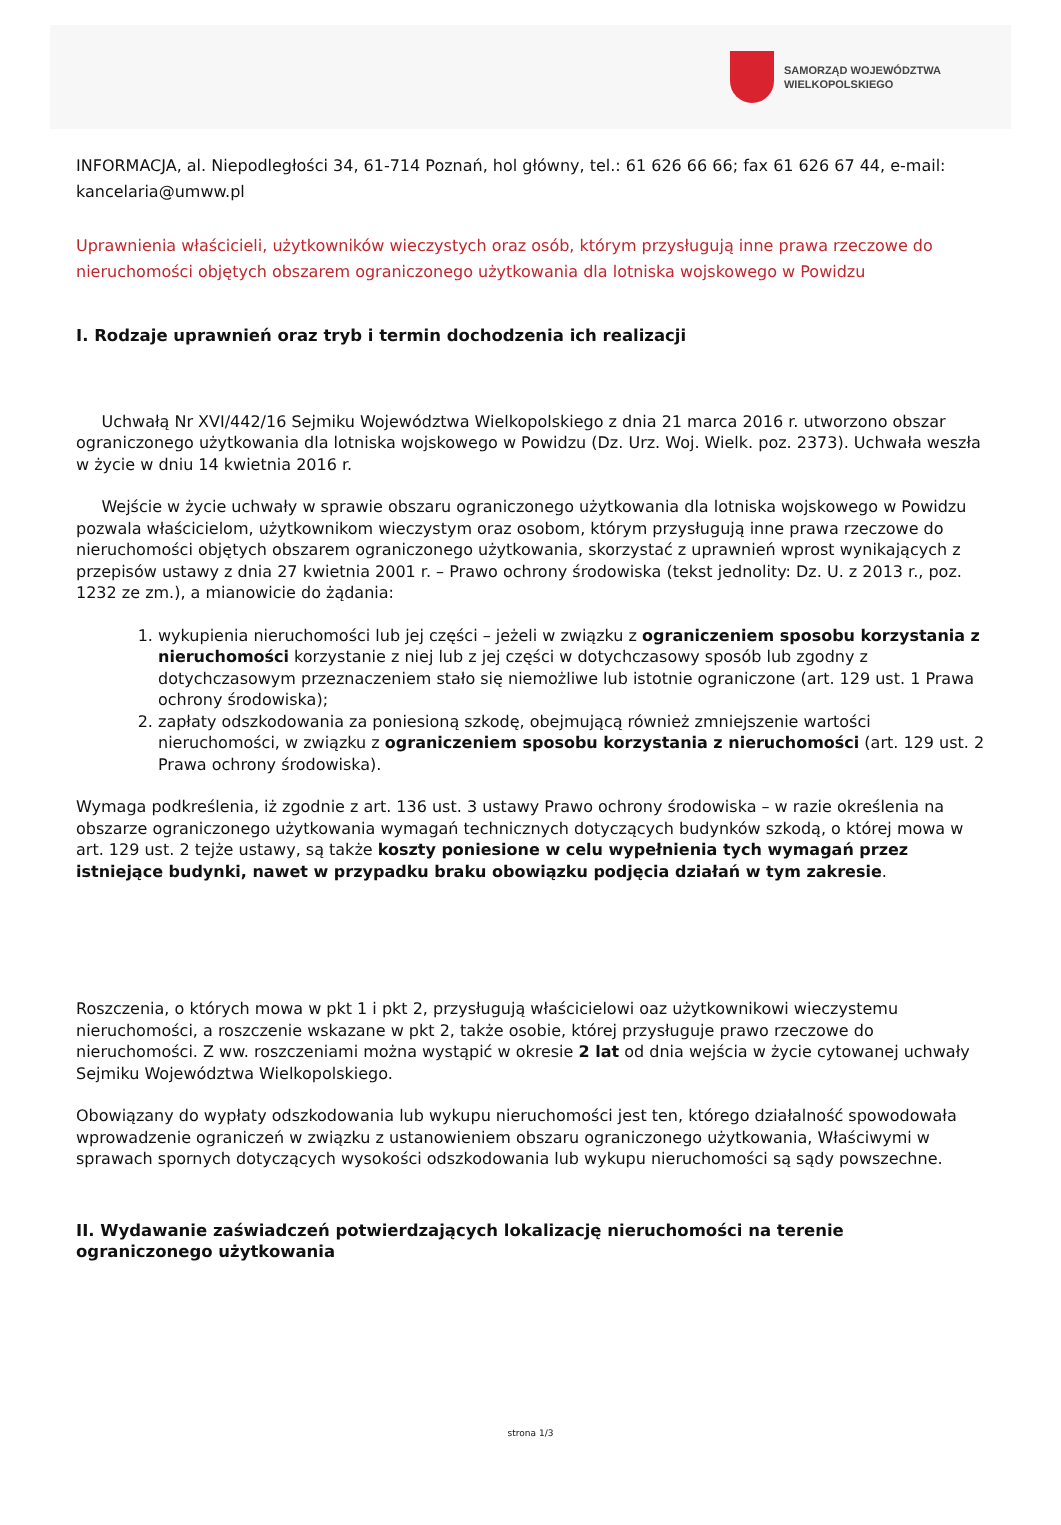SAMORZĄD WOJEWÓDZTWA
WIELKOPOLSKIEGO
INFORMACJA, al. Niepodległości 34, 61-714 Poznań, hol główny, tel.: 61 626 66 66; fax 61 626 67 44, e-mail: kancelaria@umww.pl
Uprawnienia właścicieli, użytkowników wieczystych oraz osób, którym przysługują inne prawa rzeczowe do nieruchomości objętych obszarem ograniczonego użytkowania dla lotniska wojskowego w Powidzu
I. Rodzaje uprawnień oraz tryb i termin dochodzenia ich realizacji
Uchwałą Nr XVI/442/16 Sejmiku Województwa Wielkopolskiego z dnia 21 marca 2016 r. utworzono obszar ograniczonego użytkowania dla lotniska wojskowego w Powidzu (Dz. Urz. Woj. Wielk. poz. 2373). Uchwała weszła w życie w dniu 14 kwietnia 2016 r.
Wejście w życie uchwały w sprawie obszaru ograniczonego użytkowania dla lotniska wojskowego w Powidzu pozwala właścicielom, użytkownikom wieczystym oraz osobom, którym przysługują inne prawa rzeczowe do nieruchomości objętych obszarem ograniczonego użytkowania, skorzystać z uprawnień wprost wynikających z przepisów ustawy z dnia 27 kwietnia 2001 r. – Prawo ochrony środowiska (tekst jednolity: Dz. U. z 2013 r., poz. 1232 ze zm.), a mianowicie do żądania:
1. wykupienia nieruchomości lub jej części – jeżeli w związku z ograniczeniem sposobu korzystania z nieruchomości korzystanie z niej lub z jej części w dotychczasowy sposób lub zgodny z dotychczasowym przeznaczeniem stało się niemożliwe lub istotnie ograniczone (art. 129 ust. 1 Prawa ochrony środowiska);
2. zapłaty odszkodowania za poniesioną szkodę, obejmującą również zmniejszenie wartości nieruchomości, w związku z ograniczeniem sposobu korzystania z nieruchomości (art. 129 ust. 2 Prawa ochrony środowiska).
Wymaga podkreślenia, iż zgodnie z art. 136 ust. 3 ustawy Prawo ochrony środowiska – w razie określenia na obszarze ograniczonego użytkowania wymagań technicznych dotyczących budynków szkodą, o której mowa w art. 129 ust. 2 tejże ustawy, są także koszty poniesione w celu wypełnienia tych wymagań przez istniejące budynki, nawet w przypadku braku obowiązku podjęcia działań w tym zakresie.
Roszczenia, o których mowa w pkt 1 i pkt 2, przysługują właścicielowi oaz użytkownikowi wieczystemu nieruchomości, a roszczenie wskazane w pkt 2, także osobie, której przysługuje prawo rzeczowe do nieruchomości. Z ww. roszczeniami można wystąpić w okresie 2 lat od dnia wejścia w życie cytowanej uchwały Sejmiku Województwa Wielkopolskiego.
Obowiązany do wypłaty odszkodowania lub wykupu nieruchomości jest ten, którego działalność spowodowała wprowadzenie ograniczeń w związku z ustanowieniem obszaru ograniczonego użytkowania, Właściwymi w sprawach spornych dotyczących wysokości odszkodowania lub wykupu nieruchomości są sądy powszechne.
II. Wydawanie zaświadczeń potwierdzających lokalizację nieruchomości na terenie ograniczonego użytkowania
strona 1/3